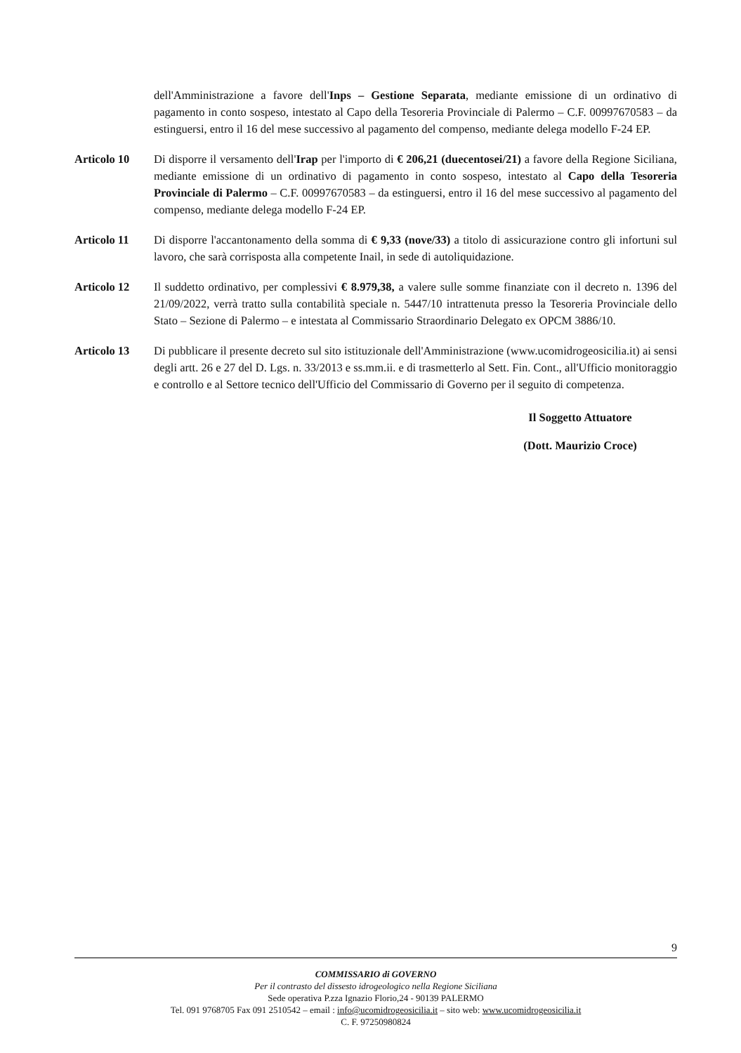dell'Amministrazione a favore dell'Inps – Gestione Separata, mediante emissione di un ordinativo di pagamento in conto sospeso, intestato al Capo della Tesoreria Provinciale di Palermo – C.F. 00997670583 – da estinguersi, entro il 16 del mese successivo al pagamento del compenso, mediante delega modello F-24 EP.
Articolo 10 Di disporre il versamento dell'Irap per l'importo di € 206,21 (duecentosei/21) a favore della Regione Siciliana, mediante emissione di un ordinativo di pagamento in conto sospeso, intestato al Capo della Tesoreria Provinciale di Palermo – C.F. 00997670583 – da estinguersi, entro il 16 del mese successivo al pagamento del compenso, mediante delega modello F-24 EP.
Articolo 11 Di disporre l'accantonamento della somma di € 9,33 (nove/33) a titolo di assicurazione contro gli infortuni sul lavoro, che sarà corrisposta alla competente Inail, in sede di autoliquidazione.
Articolo 12 Il suddetto ordinativo, per complessivi € 8.979,38, a valere sulle somme finanziate con il decreto n. 1396 del 21/09/2022, verrà tratto sulla contabilità speciale n. 5447/10 intrattenuta presso la Tesoreria Provinciale dello Stato – Sezione di Palermo – e intestata al Commissario Straordinario Delegato ex OPCM 3886/10.
Articolo 13 Di pubblicare il presente decreto sul sito istituzionale dell'Amministrazione (www.ucomidrogeosicilia.it) ai sensi degli artt. 26 e 27 del D. Lgs. n. 33/2013 e ss.mm.ii. e di trasmetterlo al Sett. Fin. Cont., all'Ufficio monitoraggio e controllo e al Settore tecnico dell'Ufficio del Commissario di Governo per il seguito di competenza.
Il Soggetto Attuatore
(Dott. Maurizio Croce)
9
COMMISSARIO di GOVERNO
Per il contrasto del dissesto idrogeologico nella Regione Siciliana
Sede operativa P.zza Ignazio Florio,24 - 90139 PALERMO
Tel. 091 9768705 Fax 091 2510542 – email : info@ucomidrogeosicilia.it – sito web: www.ucomidrogeosicilia.it
C. F. 97250980824